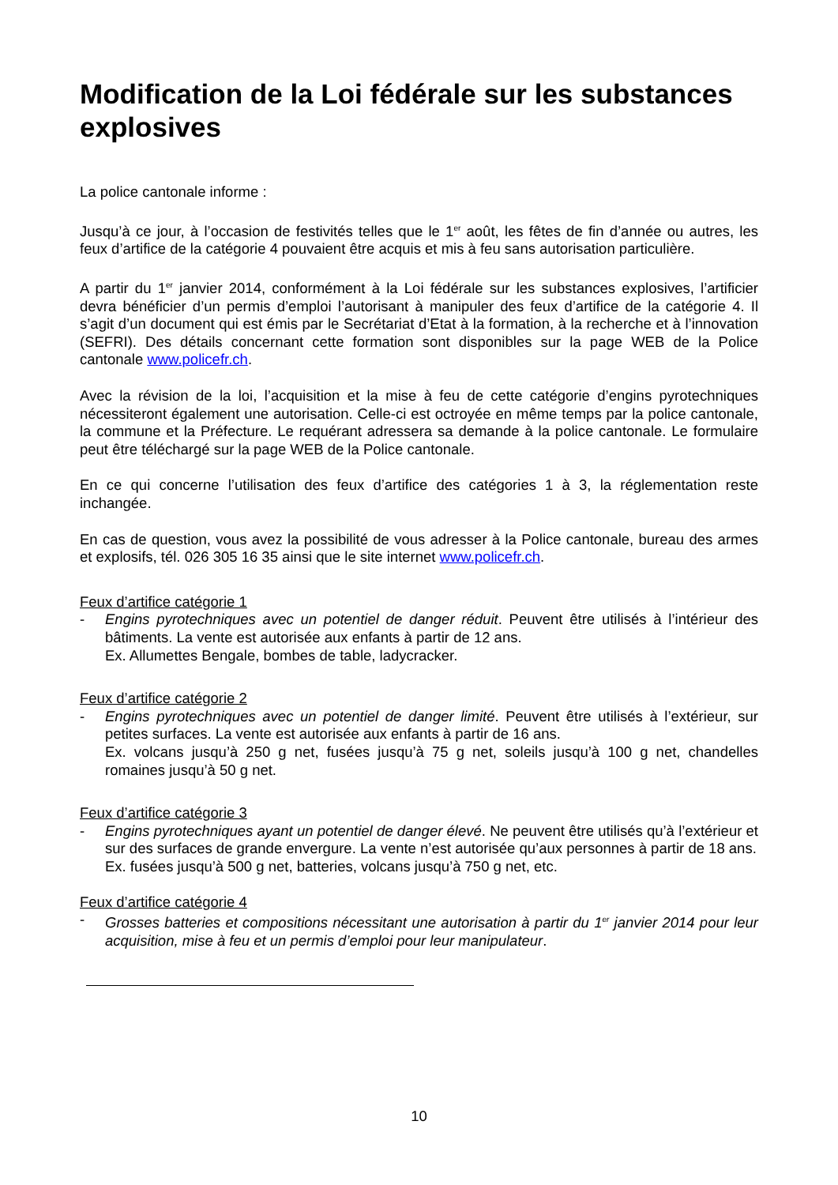Modification de la Loi fédérale sur les substances explosives
La police cantonale informe :
Jusqu’à ce jour, à l’occasion de festivités telles que le 1<sup>er</sup> août, les fêtes de fin d’année ou autres, les feux d’artifice de la catégorie 4 pouvaient être acquis et mis à feu sans autorisation particulière.
A partir du 1<sup>er</sup> janvier 2014, conformément à la Loi fédérale sur les substances explosives, l’artificier devra bénéficier d’un permis d’emploi l’autorisant à manipuler des feux d’artifice de la catégorie 4. Il s’agit d’un document qui est émis par le Secrétariat d’Etat à la formation, à la recherche et à l’innovation (SEFRI). Des détails concernant cette formation sont disponibles sur la page WEB de la Police cantonale www.policefr.ch.
Avec la révision de la loi, l’acquisition et la mise à feu de cette catégorie d’engins pyrotechniques nécessiteront également une autorisation. Celle-ci est octroyée en même temps par la police cantonale, la commune et la Préfecture. Le requérant adressera sa demande à la police cantonale. Le formulaire peut être téléchargé sur la page WEB de la Police cantonale.
En ce qui concerne l’utilisation des feux d’artifice des catégories 1 à 3, la réglementation reste inchangée.
En cas de question, vous avez la possibilité de vous adresser à la Police cantonale, bureau des armes et explosifs, tél. 026 305 16 35 ainsi que le site internet www.policefr.ch.
Feux d’artifice catégorie 1
- Engins pyrotechniques avec un potentiel de danger réduit. Peuvent être utilisés à l’intérieur des bâtiments. La vente est autorisée aux enfants à partir de 12 ans.
Ex. Allumettes Bengale, bombes de table, ladycracker.
Feux d’artifice catégorie 2
- Engins pyrotechniques avec un potentiel de danger limité. Peuvent être utilisés à l’extérieur, sur petites surfaces. La vente est autorisée aux enfants à partir de 16 ans.
Ex. volcans jusqu’à 250 g net, fusées jusqu’à 75 g net, soleils jusqu’à 100 g net, chandelles romaines jusqu’à 50 g net.
Feux d’artifice catégorie 3
- Engins pyrotechniques ayant un potentiel de danger élevé. Ne peuvent être utilisés qu’à l’extérieur et sur des surfaces de grande envergure. La vente n’est autorisée qu’aux personnes à partir de 18 ans.
Ex. fusées jusqu’à 500 g net, batteries, volcans jusqu’à 750 g net, etc.
Feux d’artifice catégorie 4
- Grosses batteries et compositions nécessitant une autorisation à partir du 1<sup>er</sup> janvier 2014 pour leur acquisition, mise à feu et un permis d’emploi pour leur manipulateur.
10